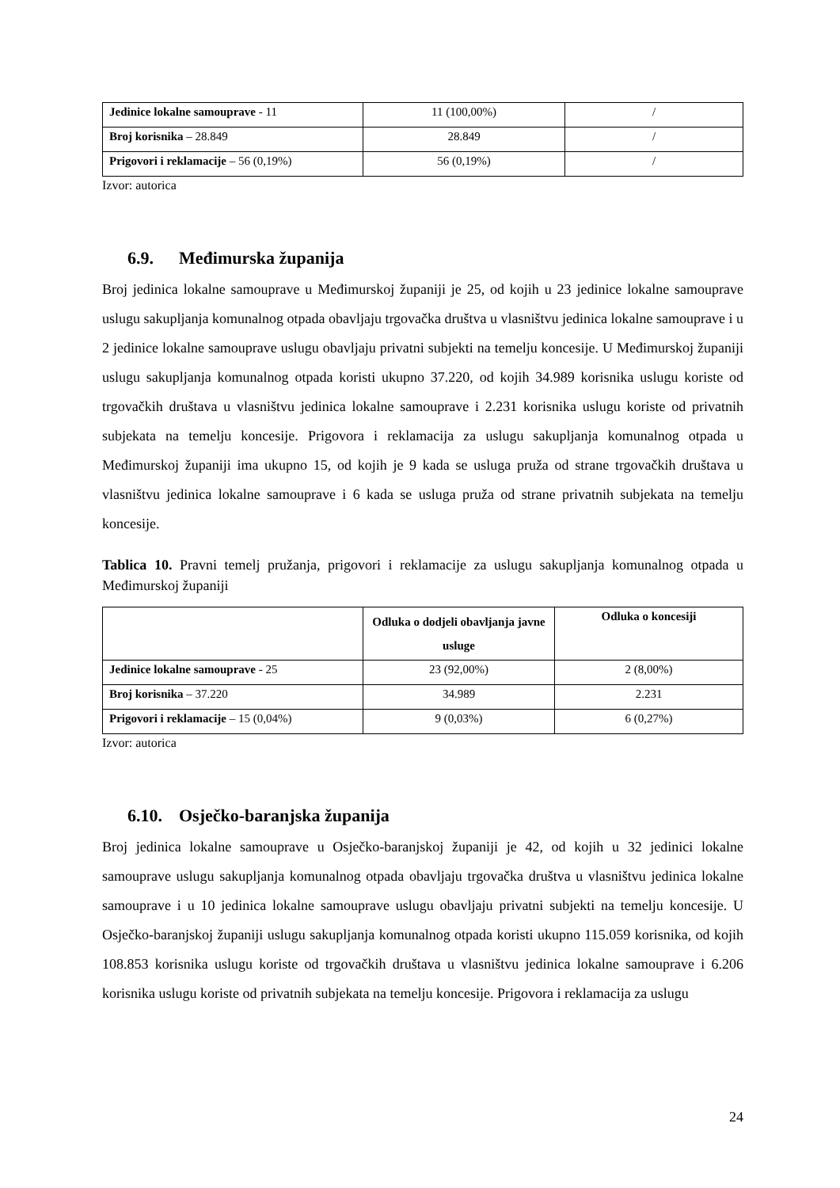| Jedinice lokalne samouprave - 11 | 11 (100,00%) | / |
| Broj korisnika – 28.849 | 28.849 | / |
| Prigovori i reklamacije – 56 (0,19%) | 56 (0,19%) | / |
Izvor: autorica
6.9. Međimurska županija
Broj jedinica lokalne samouprave u Međimurskoj županiji je 25, od kojih u 23 jedinice lokalne samouprave uslugu sakupljanja komunalnog otpada obavljaju trgovačka društva u vlasništvu jedinica lokalne samouprave i u 2 jedinice lokalne samouprave uslugu obavljaju privatni subjekti na temelju koncesije. U Međimurskoj županiji uslugu sakupljanja komunalnog otpada koristi ukupno 37.220, od kojih 34.989 korisnika uslugu koriste od trgovačkih društava u vlasništvu jedinica lokalne samouprave i 2.231 korisnika uslugu koriste od privatnih subjekata na temelju koncesije. Prigovora i reklamacija za uslugu sakupljanja komunalnog otpada u Međimurskoj županiji ima ukupno 15, od kojih je 9 kada se usluga pruža od strane trgovačkih društava u vlasništvu jedinica lokalne samouprave i 6 kada se usluga pruža od strane privatnih subjekata na temelju koncesije.
Tablica 10. Pravni temelj pružanja, prigovori i reklamacije za uslugu sakupljanja komunalnog otpada u Međimurskoj županiji
| | Odluka o dodjeli obavljanja javne usluge | Odluka o koncesiji |
| --- | --- | --- |
| Jedinice lokalne samouprave - 25 | 23 (92,00%) | 2 (8,00%) |
| Broj korisnika – 37.220 | 34.989 | 2.231 |
| Prigovori i reklamacije – 15 (0,04%) | 9 (0,03%) | 6 (0,27%) |
Izvor: autorica
6.10. Osječko-baranjska županija
Broj jedinica lokalne samouprave u Osječko-baranjskoj županiji je 42, od kojih u 32 jedinici lokalne samouprave uslugu sakupljanja komunalnog otpada obavljaju trgovačka društva u vlasništvu jedinica lokalne samouprave i u 10 jedinica lokalne samouprave uslugu obavljaju privatni subjekti na temelju koncesije. U Osječko-baranjskoj županiji uslugu sakupljanja komunalnog otpada koristi ukupno 115.059 korisnika, od kojih 108.853 korisnika uslugu koriste od trgovačkih društava u vlasništvu jedinica lokalne samouprave i 6.206 korisnika uslugu koriste od privatnih subjekata na temelju koncesije. Prigovora i reklamacija za uslugu
24